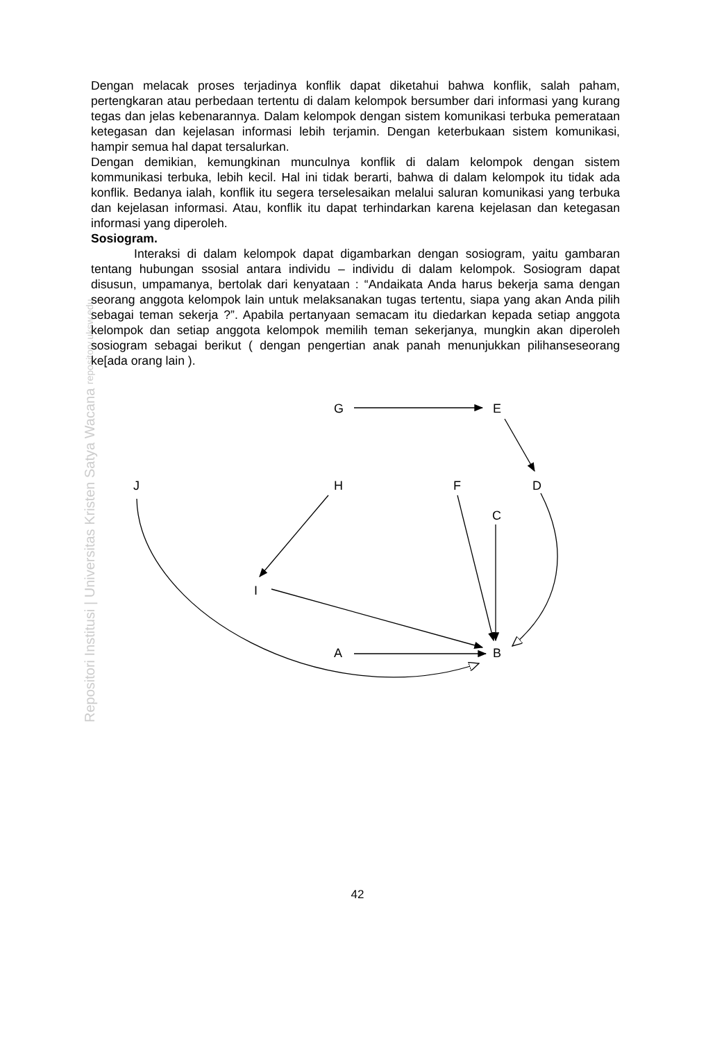Repositori Institusi | Universitas Kristen Satya Wacana repository.uksw.edu
Dengan melacak proses terjadinya konflik dapat diketahui bahwa konflik, salah paham, pertengkaran atau perbedaan tertentu di dalam kelompok bersumber dari informasi yang kurang tegas dan jelas kebenarannya. Dalam kelompok dengan sistem komunikasi terbuka pemerataan ketegasan dan kejelasan informasi lebih terjamin. Dengan keterbukaan sistem komunikasi, hampir semua hal dapat tersalurkan.
Dengan demikian, kemungkinan munculnya konflik di dalam kelompok dengan sistem kommunikasi terbuka, lebih kecil. Hal ini tidak berarti, bahwa di dalam kelompok itu tidak ada konflik. Bedanya ialah, konflik itu segera terselesaikan melalui saluran komunikasi yang terbuka dan kejelasan informasi. Atau, konflik itu dapat terhindarkan karena kejelasan dan ketegasan informasi yang diperoleh.
Sosiogram.
Interaksi di dalam kelompok dapat digambarkan dengan sosiogram, yaitu gambaran tentang hubungan ssosial antara individu – individu di dalam kelompok. Sosiogram dapat disusun, umpamanya, bertolak dari kenyataan : “Andaikata Anda harus bekerja sama dengan seorang anggota kelompok lain untuk melaksanakan tugas tertentu, siapa yang akan Anda pilih sebagai teman sekerja ?”. Apabila pertanyaan semacam itu diedarkan kepada setiap anggota kelompok dan setiap anggota kelompok memilih teman sekerjanya, mungkin akan diperoleh sosiogram sebagai berikut ( dengan pengertian anak panah menunjukkan pilihanseseorang ke[ada orang lain ).
G
E
J
H
F
D
C
I
A
B
42